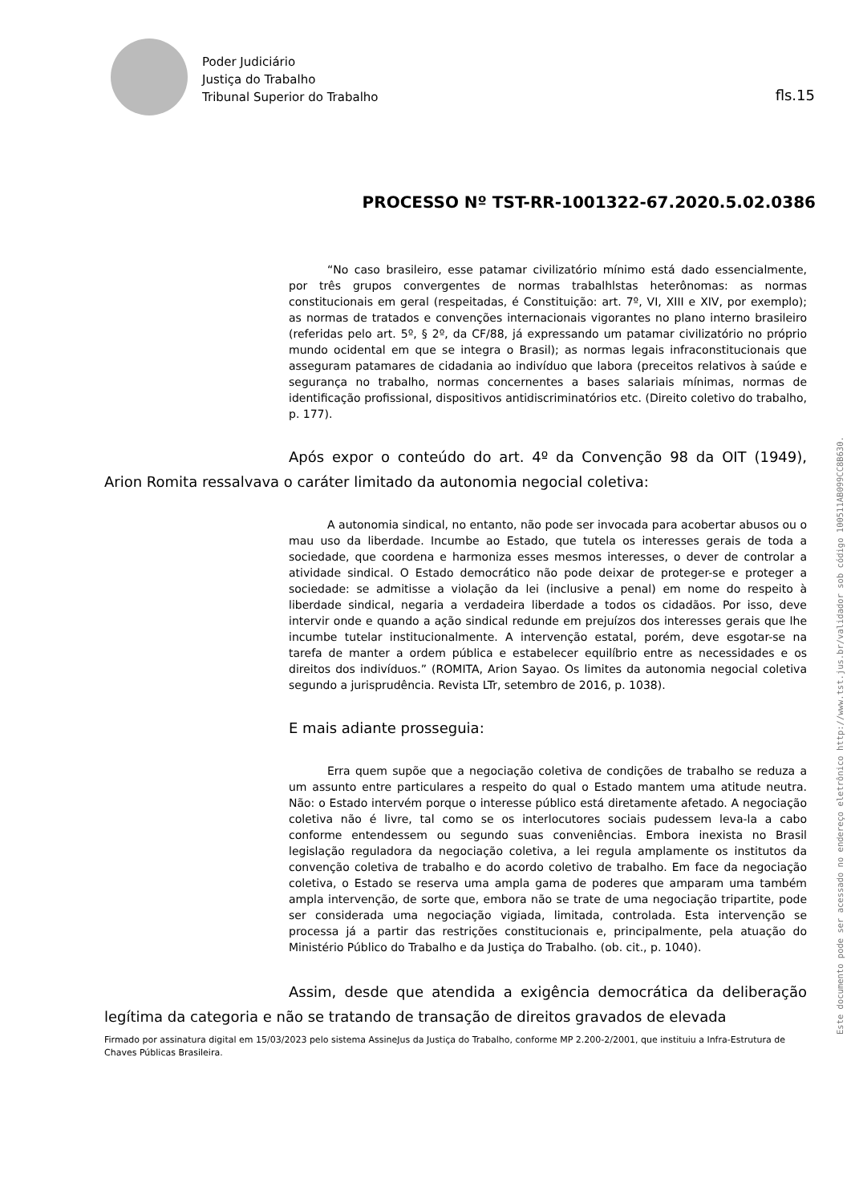Poder Judiciário
Justiça do Trabalho
Tribunal Superior do Trabalho
fls.15
PROCESSO Nº TST-RR-1001322-67.2020.5.02.0386
“No caso brasileiro, esse patamar civilizatório mínimo está dado essencialmente, por três grupos convergentes de normas trabalhlstas heterônomas: as normas constitucionais em geral (respeitadas, é Constituição: art. 7º, VI, XIII e XIV, por exemplo); as normas de tratados e convenções internacionais vigorantes no plano interno brasileiro (referidas pelo art. 5º, § 2º, da CF/88, já expressando um patamar civilizatório no próprio mundo ocidental em que se integra o Brasil); as normas legais infraconstitucionais que asseguram patamares de cidadania ao indivíduo que labora (preceitos relativos à saúde e segurança no trabalho, normas concernentes a bases salariais mínimas, normas de identificação profissional, dispositivos antidiscriminatórios etc. (Direito coletivo do trabalho, p. 177).
Após expor o conteúdo do art. 4º da Convenção 98 da OIT (1949), Arion Romita ressalvava o caráter limitado da autonomia negocial coletiva:
A autonomia sindical, no entanto, não pode ser invocada para acobertar abusos ou o mau uso da liberdade. Incumbe ao Estado, que tutela os interesses gerais de toda a sociedade, que coordena e harmoniza esses mesmos interesses, o dever de controlar a atividade sindical. O Estado democrático não pode deixar de proteger-se e proteger a sociedade: se admitisse a violação da lei (inclusive a penal) em nome do respeito à liberdade sindical, negaria a verdadeira liberdade a todos os cidadãos. Por isso, deve intervir onde e quando a ação sindical redunde em prejuízos dos interesses gerais que lhe incumbe tutelar institucionalmente. A intervenção estatal, porém, deve esgotar-se na tarefa de manter a ordem pública e estabelecer equilíbrio entre as necessidades e os direitos dos indivíduos.” (ROMITA, Arion Sayao. Os limites da autonomia negocial coletiva segundo a jurisprudência. Revista LTr, setembro de 2016, p. 1038).
E mais adiante prosseguia:
Erra quem supõe que a negociação coletiva de condições de trabalho se reduza a um assunto entre particulares a respeito do qual o Estado mantem uma atitude neutra. Não: o Estado intervém porque o interesse público está diretamente afetado. A negociação coletiva não é livre, tal como se os interlocutores sociais pudessem leva-la a cabo conforme entendessem ou segundo suas conveniências. Embora inexista no Brasil legislação reguladora da negociação coletiva, a lei regula amplamente os institutos da convenção coletiva de trabalho e do acordo coletivo de trabalho. Em face da negociação coletiva, o Estado se reserva uma ampla gama de poderes que amparam uma também ampla intervenção, de sorte que, embora não se trate de uma negociação tripartite, pode ser considerada uma negociação vigiada, limitada, controlada. Esta intervenção se processa já a partir das restrições constitucionais e, principalmente, pela atuação do Ministério Público do Trabalho e da Justiça do Trabalho. (ob. cit., p. 1040).
Assim, desde que atendida a exigência democrática da deliberação legítima da categoria e não se tratando de transação de direitos gravados de elevada
Firmado por assinatura digital em 15/03/2023 pelo sistema AssineJus da Justiça do Trabalho, conforme MP 2.200-2/2001, que instituiu a Infra-Estrutura de Chaves Públicas Brasileira.
Este documento pode ser acessado no endereço eletrônico http://www.tst.jus.br/validador sob código 100511AB099CC8B630.